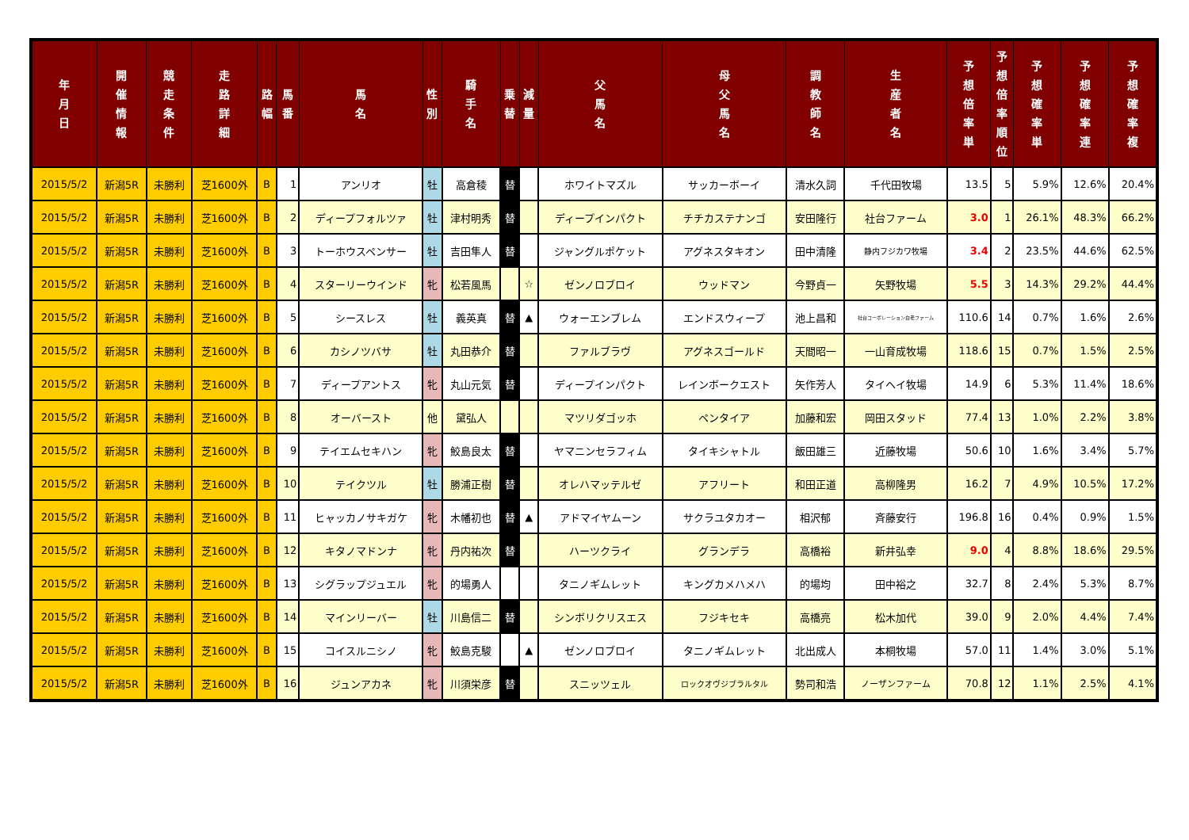| 年 月 日 | 開 催 情 報 | 競 走 条 件 | 走 路 詳 細 | 路 幅 | 馬 番 | 馬 名 | 性 別 | 騎 手 名 | 乗 替 | 減 量 | 父 馬 名 | 母 父 馬 名 | 調 教 師 名 | 生 産 者 名 | 予 想 倍 率 単 | 予 想 倍 率 順 位 | 予 想 確 率 単 | 予 想 確 率 連 | 予 想 確 率 複 |
| --- | --- | --- | --- | --- | --- | --- | --- | --- | --- | --- | --- | --- | --- | --- | --- | --- | --- | --- | --- |
| 2015/5/2 | 新潟5R | 未勝利 | 芝1600外 | B | 1 | アンリオ | 牡 | 高倉稜 | 替 | | ホワイトマズル | サッカーボーイ | 清水久詞 | 千代田牧場 | 13.5 | 5 | 5.9% | 12.6% | 20.4% |
| 2015/5/2 | 新潟5R | 未勝利 | 芝1600外 | B | 2 | ディープフォルツァ | 牡 | 津村明秀 | 替 | | ディープインパクト | チチカステナンゴ | 安田隆行 | 社台ファーム | 3.0 | 1 | 26.1% | 48.3% | 66.2% |
| 2015/5/2 | 新潟5R | 未勝利 | 芝1600外 | B | 3 | トーホウスペンサー | 牡 | 吉田隼人 | 替 | | ジャングルポケット | アグネスタキオン | 田中清隆 | 静内フジカワ牧場 | 3.4 | 2 | 23.5% | 44.6% | 62.5% |
| 2015/5/2 | 新潟5R | 未勝利 | 芝1600外 | B | 4 | スターリーウインド | 牝 | 松若風馬 | | ☆ | ゼンノロブロイ | ウッドマン | 今野貞一 | 矢野牧場 | 5.5 | 3 | 14.3% | 29.2% | 44.4% |
| 2015/5/2 | 新潟5R | 未勝利 | 芝1600外 | B | 5 | シースレス | 牡 | 義英真 | 替 | ▲ | ウォーエンブレム | エンドスウィープ | 池上昌和 | 社台コーポレーション白老ファーム | 110.6 | 14 | 0.7% | 1.6% | 2.6% |
| 2015/5/2 | 新潟5R | 未勝利 | 芝1600外 | B | 6 | カシノツバサ | 牡 | 丸田恭介 | 替 | | ファルブラヴ | アグネスゴールド | 天間昭一 | 一山育成牧場 | 118.6 | 15 | 0.7% | 1.5% | 2.5% |
| 2015/5/2 | 新潟5R | 未勝利 | 芝1600外 | B | 7 | ディープアントス | 牝 | 丸山元気 | 替 | | ディープインパクト | レインボークエスト | 矢作芳人 | タイヘイ牧場 | 14.9 | 6 | 5.3% | 11.4% | 18.6% |
| 2015/5/2 | 新潟5R | 未勝利 | 芝1600外 | B | 8 | オーバースト | 他 | 黛弘人 | | | マツリダゴッホ | ペンタイア | 加藤和宏 | 岡田スタッド | 77.4 | 13 | 1.0% | 2.2% | 3.8% |
| 2015/5/2 | 新潟5R | 未勝利 | 芝1600外 | B | 9 | テイエムセキハン | 牝 | 鮫島良太 | 替 | | ヤマニンセラフィム | タイキシャトル | 飯田雄三 | 近藤牧場 | 50.6 | 10 | 1.6% | 3.4% | 5.7% |
| 2015/5/2 | 新潟5R | 未勝利 | 芝1600外 | B | 10 | テイクツル | 牡 | 勝浦正樹 | 替 | | オレハマッテルゼ | アフリート | 和田正道 | 高柳隆男 | 16.2 | 7 | 4.9% | 10.5% | 17.2% |
| 2015/5/2 | 新潟5R | 未勝利 | 芝1600外 | B | 11 | ヒャッカノサキガケ | 牝 | 木幡初也 | 替 | ▲ | アドマイヤムーン | サクラユタカオー | 相沢郁 | 斉藤安行 | 196.8 | 16 | 0.4% | 0.9% | 1.5% |
| 2015/5/2 | 新潟5R | 未勝利 | 芝1600外 | B | 12 | キタノマドンナ | 牝 | 丹内祐次 | 替 | | ハーツクライ | グランデラ | 高橋裕 | 新井弘幸 | 9.0 | 4 | 8.8% | 18.6% | 29.5% |
| 2015/5/2 | 新潟5R | 未勝利 | 芝1600外 | B | 13 | シグラップジュエル | 牝 | 的場勇人 | | | タニノギムレット | キングカメハメハ | 的場均 | 田中裕之 | 32.7 | 8 | 2.4% | 5.3% | 8.7% |
| 2015/5/2 | 新潟5R | 未勝利 | 芝1600外 | B | 14 | マインリーバー | 牡 | 川島信二 | 替 | | シンボリクリスエス | フジキセキ | 高橋亮 | 松木加代 | 39.0 | 9 | 2.0% | 4.4% | 7.4% |
| 2015/5/2 | 新潟5R | 未勝利 | 芝1600外 | B | 15 | コイスルニシノ | 牝 | 鮫島克駿 | | ▲ | ゼンノロブロイ | タニノギムレット | 北出成人 | 本桐牧場 | 57.0 | 11 | 1.4% | 3.0% | 5.1% |
| 2015/5/2 | 新潟5R | 未勝利 | 芝1600外 | B | 16 | ジュンアカネ | 牝 | 川須栄彦 | 替 | | スニッツェル | ロックオヴジブラルタル | 勢司和浩 | ノーザンファーム | 70.8 | 12 | 1.1% | 2.5% | 4.1% |